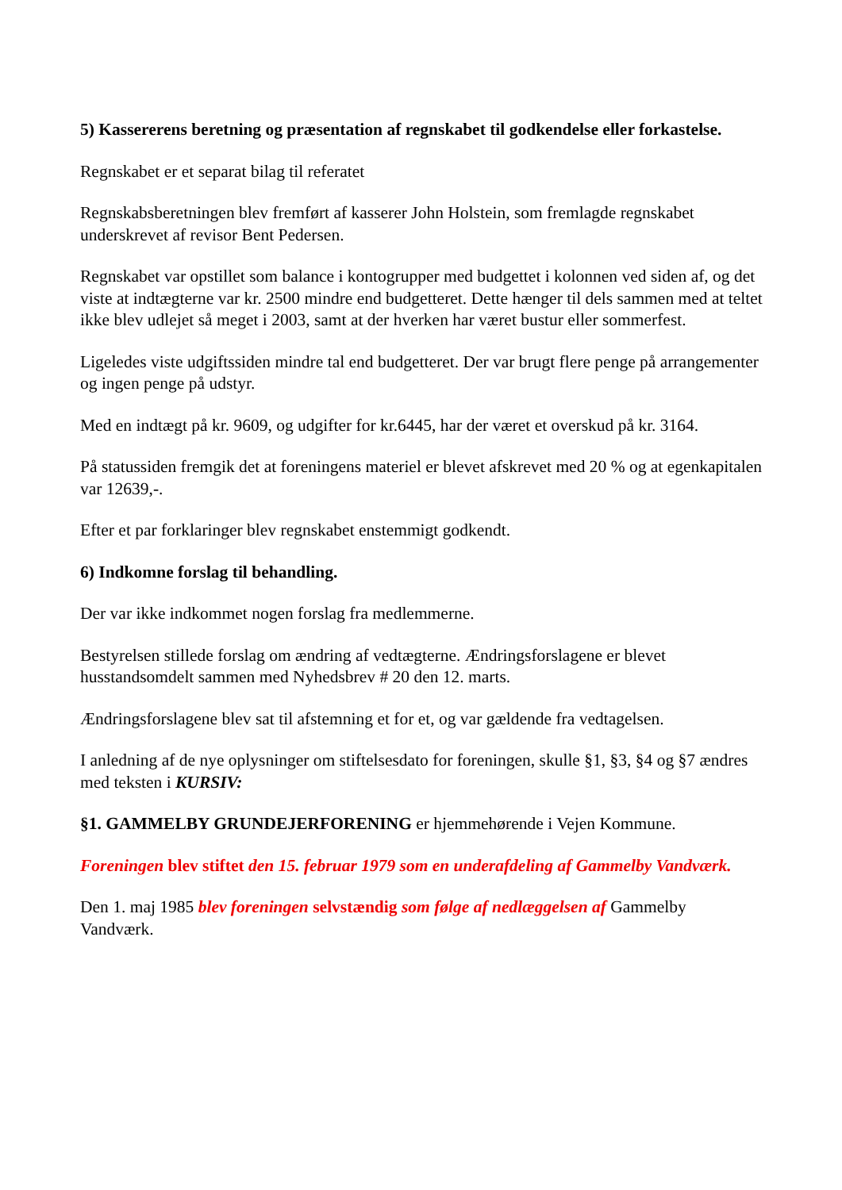5) Kassererens beretning og præsentation af regnskabet til godkendelse eller forkastelse.
Regnskabet er et separat bilag til referatet
Regnskabsberetningen blev fremført af kasserer John Holstein, som fremlagde regnskabet underskrevet af revisor Bent Pedersen.
Regnskabet var opstillet som balance i kontogrupper med budgettet i kolonnen ved siden af, og det viste at indtægterne var kr. 2500 mindre end budgetteret. Dette hænger til dels sammen med at teltet ikke blev udlejet så meget i 2003, samt at der hverken har været bustur eller sommerfest.
Ligeledes viste udgiftssiden mindre tal end budgetteret. Der var brugt flere penge på arrangementer og ingen penge på udstyr.
Med en indtægt på kr. 9609, og udgifter for kr.6445, har der været et overskud på kr. 3164.
På statussiden fremgik det at foreningens materiel er blevet afskrevet med 20 % og at egenkapitalen var 12639,-.
Efter et par forklaringer blev regnskabet enstemmigt godkendt.
6) Indkomne forslag til behandling.
Der var ikke indkommet nogen forslag fra medlemmerne.
Bestyrelsen stillede forslag om ændring af vedtægterne. Ændringsforslagene er blevet husstandsomdelt sammen med Nyhedsbrev # 20 den 12. marts.
Ændringsforslagene blev sat til afstemning et for et, og var gældende fra vedtagelsen.
I anledning af de nye oplysninger om stiftelsesdato for foreningen, skulle §1, §3, §4 og §7 ændres med teksten i KURSIV:
§1. GAMMELBY GRUNDEJERFORENING er hjemmehørende i Vejen Kommune.
Foreningen blev stiftet den 15. februar 1979 som en underafdeling af Gammelby Vandværk.
Den 1. maj 1985 blev foreningen selvstændig som følge af nedlæggelsen af Gammelby Vandværk.